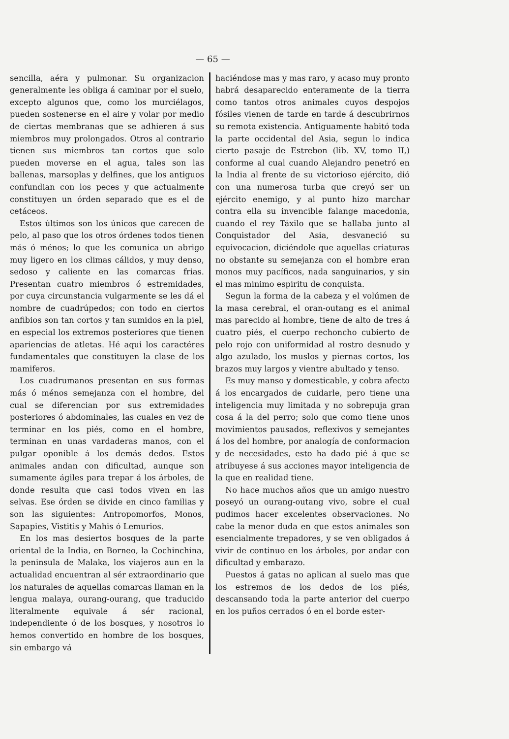— 65 —
sencilla, aéra y pulmonar. Su organizacion generalmente les obliga á caminar por el suelo, excepto algunos que, como los murciélagos, pueden sostenerse en el aire y volar por medio de ciertas membranas que se adhieren á sus miembros muy prolongados. Otros al contrario tienen sus miembros tan cortos que solo pueden moverse en el agua, tales son las ballenas, marsoplas y delfines, que los antiguos confundian con los peces y que actualmente constituyen un órden separado que es el de cetáceos.
Estos últimos son los únicos que carecen de pelo, al paso que los otros órdenes todos tienen más ó ménos; lo que les comunica un abrigo muy ligero en los climas cálidos, y muy denso, sedoso y caliente en las comarcas frias. Presentan cuatro miembros ó estremidades, por cuya circunstancia vulgarmente se les dá el nombre de cuadrúpedos; con todo en ciertos anfibios son tan cortos y tan sumidos en la piel, en especial los extremos posteriores que tienen apariencias de atletas. Hé aqui los caractéres fundamentales que constituyen la clase de los mamiferos.
Los cuadrumanos presentan en sus formas más ó ménos semejanza con el hombre, del cual se diferencian por sus extremidades posteriores ó abdominales, las cuales en vez de terminar en los piés, como en el hombre, terminan en unas vardaderas manos, con el pulgar oponible á los demás dedos. Estos animales andan con dificultad, aunque son sumamente ágiles para trepar á los árboles, de donde resulta que casi todos viven en las selvas. Ese órden se divide en cinco familias y son las siguientes: Antropomorfos, Monos, Sapapies, Vistitis y Mahis ó Lemurios.
En los mas desiertos bosques de la parte oriental de la India, en Borneo, la Cochinchina, la peninsula de Malaka, los viajeros aun en la actualidad encuentran al sér extraordinario que los naturales de aquellas comarcas llaman en la lengua malaya, ourang-ourang, que traducido literalmente equivale á sér racional, independiente ó de los bosques, y nosotros lo hemos convertido en hombre de los bosques, sin embargo vá
haciéndose mas y mas raro, y acaso muy pronto habrá desaparecido enteramente de la tierra como tantos otros animales cuyos despojos fósiles vienen de tarde en tarde á descubrirnos su remota existencia. Antiguamente habitó toda la parte occidental del Asia, segun lo indica cierto pasaje de Estrebon (lib. XV, tomo II,) conforme al cual cuando Alejandro penetró en la India al frente de su victorioso ejército, dió con una numerosa turba que creyó ser un ejército enemigo, y al punto hizo marchar contra ella su invencible falange macedonia, cuando el rey Táxilo que se hallaba junto al Conquistador del Asia, desvaneció su equivocacion, diciéndole que aquellas criaturas no obstante su semejanza con el hombre eran monos muy pacíficos, nada sanguinarios, y sin el mas minimo espiritu de conquista.
Segun la forma de la cabeza y el volúmen de la masa cerebral, el oran-outang es el animal mas parecido al hombre, tiene de alto de tres á cuatro piés, el cuerpo rechoncho cubierto de pelo rojo con uniformidad al rostro desnudo y algo azulado, los muslos y piernas cortos, los brazos muy largos y vientre abultado y tenso.
Es muy manso y domesticable, y cobra afecto á los encargados de cuidarle, pero tiene una inteligencia muy limitada y no sobrepuja gran cosa á la del perro; solo que como tiene unos movimientos pausados, reflexivos y semejantes á los del hombre, por analogía de conformacion y de necesidades, esto ha dado pié á que se atribuyese á sus acciones mayor inteligencia de la que en realidad tiene.
No hace muchos años que un amigo nuestro poseyó un ourang-outang vivo, sobre el cual pudimos hacer excelentes observaciones. No cabe la menor duda en que estos animales son esencialmente trepadores, y se ven obligados á vivir de continuo en los árboles, por andar con dificultad y embarazo.
Puestos á gatas no aplican al suelo mas que los estremos de los dedos de los piés, descansando toda la parte anterior del cuerpo en los puños cerrados ó en el borde ester-